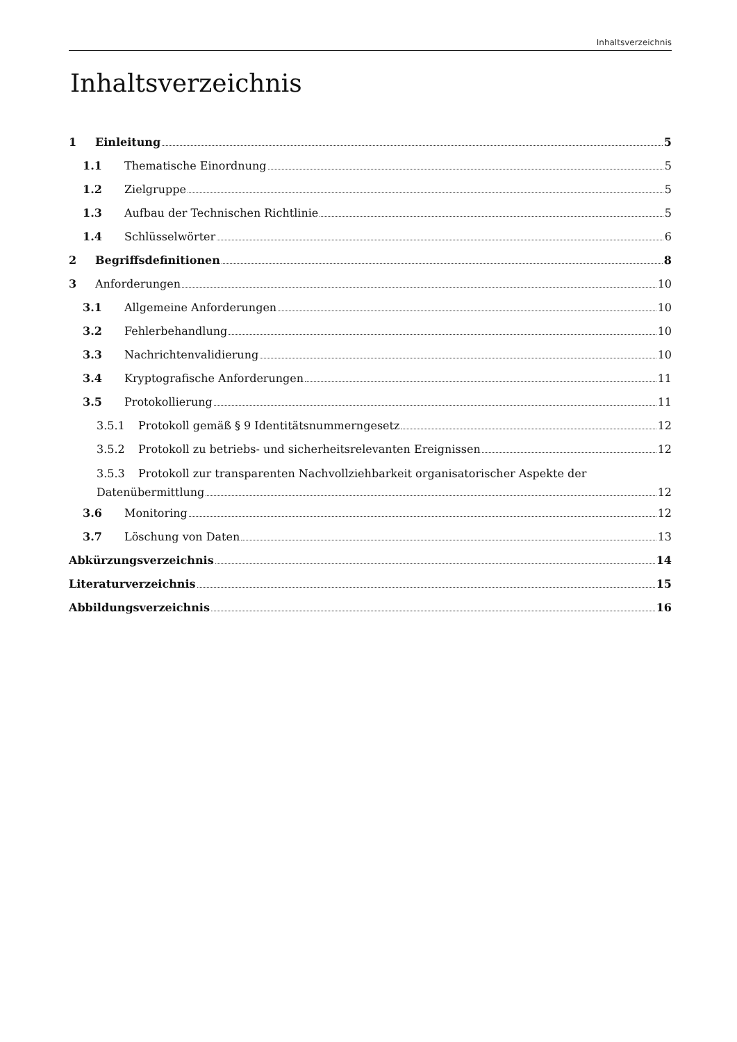Inhaltsverzeichnis
Inhaltsverzeichnis
1 Einleitung 5
1.1 Thematische Einordnung 5
1.2 Zielgruppe 5
1.3 Aufbau der Technischen Richtlinie 5
1.4 Schlüsselwörter 6
2 Begriffsdefinitionen 8
3 Anforderungen 10
3.1 Allgemeine Anforderungen 10
3.2 Fehlerbehandlung 10
3.3 Nachrichtenvalidierung 10
3.4 Kryptografische Anforderungen 11
3.5 Protokollierung 11
3.5.1 Protokoll gemäß § 9 Identitätsnummerngesetz 12
3.5.2 Protokoll zu betriebs- und sicherheitsrelevanten Ereignissen 12
3.5.3 Protokoll zur transparenten Nachvollziehbarkeit organisatorischer Aspekte der
Datenübermittlung 12
3.6 Monitoring 12
3.7 Löschung von Daten 13
Abkürzungsverzeichnis 14
Literaturverzeichnis 15
Abbildungsverzeichnis 16